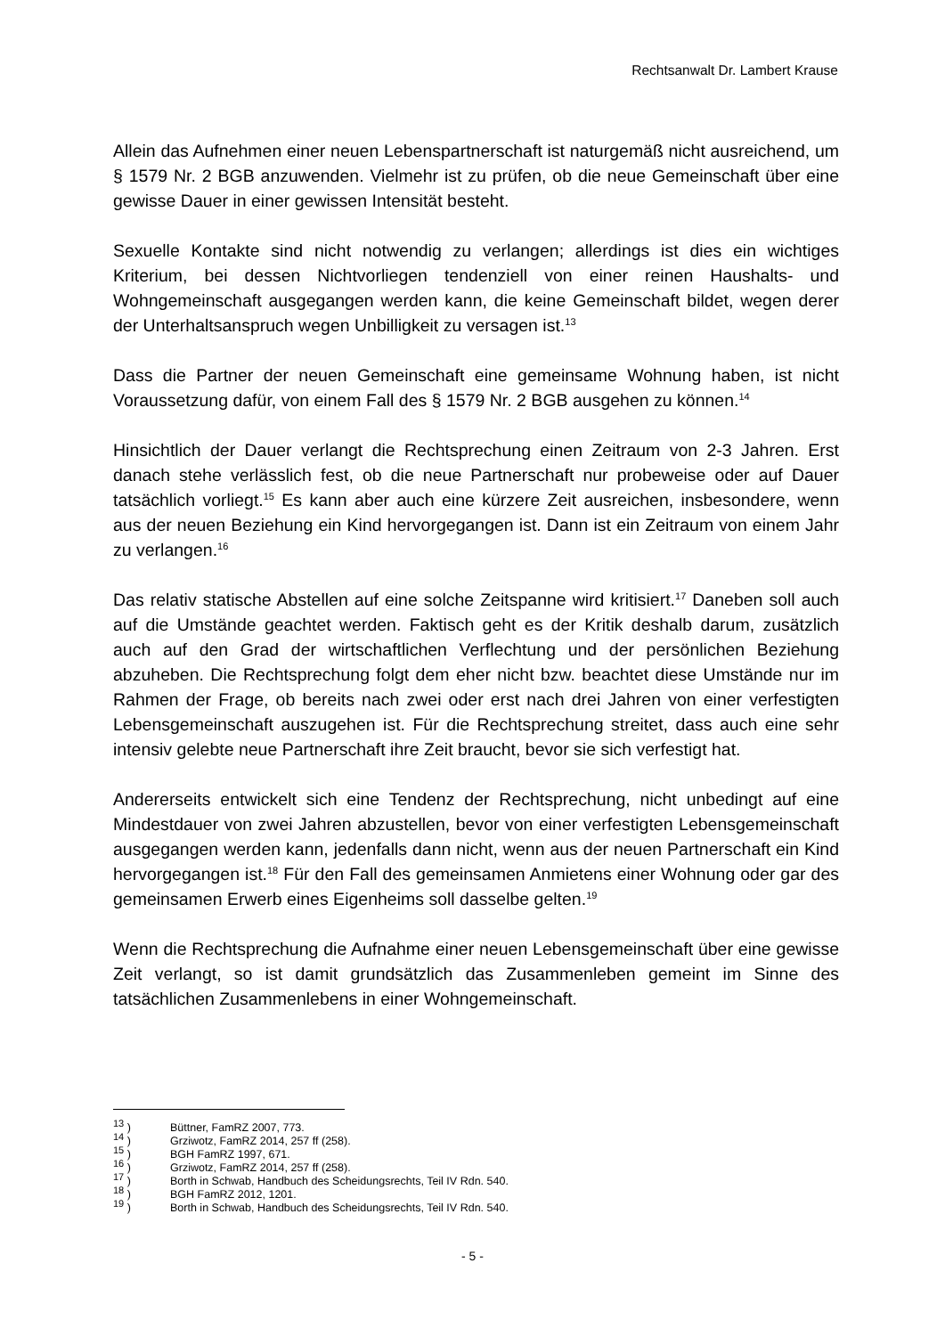Rechtsanwalt Dr. Lambert Krause
Allein das Aufnehmen einer neuen Lebenspartnerschaft ist naturgemäß nicht ausreichend, um § 1579 Nr. 2 BGB anzuwenden. Vielmehr ist zu prüfen, ob die neue Gemeinschaft über eine gewisse Dauer in einer gewissen Intensität besteht.
Sexuelle Kontakte sind nicht notwendig zu verlangen; allerdings ist dies ein wichtiges Kriterium, bei dessen Nichtvorliegen tendenziell von einer reinen Haushalts- und Wohngemeinschaft ausgegangen werden kann, die keine Gemeinschaft bildet, wegen derer der Unterhaltsanspruch wegen Unbilligkeit zu versagen ist.<sup>13</sup>
Dass die Partner der neuen Gemeinschaft eine gemeinsame Wohnung haben, ist nicht Voraussetzung dafür, von einem Fall des § 1579 Nr. 2 BGB ausgehen zu können.<sup>14</sup>
Hinsichtlich der Dauer verlangt die Rechtsprechung einen Zeitraum von 2-3 Jahren. Erst danach stehe verlässlich fest, ob die neue Partnerschaft nur probeweise oder auf Dauer tatsächlich vorliegt.<sup>15</sup> Es kann aber auch eine kürzere Zeit ausreichen, insbesondere, wenn aus der neuen Beziehung ein Kind hervorgegangen ist. Dann ist ein Zeitraum von einem Jahr zu verlangen.<sup>16</sup>
Das relativ statische Abstellen auf eine solche Zeitspanne wird kritisiert.<sup>17</sup> Daneben soll auch auf die Umstände geachtet werden. Faktisch geht es der Kritik deshalb darum, zusätzlich auch auf den Grad der wirtschaftlichen Verflechtung und der persönlichen Beziehung abzuheben. Die Rechtsprechung folgt dem eher nicht bzw. beachtet diese Umstände nur im Rahmen der Frage, ob bereits nach zwei oder erst nach drei Jahren von einer verfestigten Lebensgemeinschaft auszugehen ist. Für die Rechtsprechung streitet, dass auch eine sehr intensiv gelebte neue Partnerschaft ihre Zeit braucht, bevor sie sich verfestigt hat.
Andererseits entwickelt sich eine Tendenz der Rechtsprechung, nicht unbedingt auf eine Mindestdauer von zwei Jahren abzustellen, bevor von einer verfestigten Lebensgemeinschaft ausgegangen werden kann, jedenfalls dann nicht, wenn aus der neuen Partnerschaft ein Kind hervorgegangen ist.<sup>18</sup> Für den Fall des gemeinsamen Anmietens einer Wohnung oder gar des gemeinsamen Erwerb eines Eigenheims soll dasselbe gelten.<sup>19</sup>
Wenn die Rechtsprechung die Aufnahme einer neuen Lebensgemeinschaft über eine gewisse Zeit verlangt, so ist damit grundsätzlich das Zusammenleben gemeint im Sinne des tatsächlichen Zusammenlebens in einer Wohngemeinschaft.
<sup>13</sup> ) Büttner, FamRZ 2007, 773.
<sup>14</sup> ) Grziwotz, FamRZ 2014, 257 ff (258).
<sup>15</sup> ) BGH FamRZ 1997, 671.
<sup>16</sup> ) Grziwotz, FamRZ 2014, 257 ff (258).
<sup>17</sup> ) Borth in Schwab, Handbuch des Scheidungsrechts, Teil IV Rdn. 540.
<sup>18</sup> ) BGH FamRZ 2012, 1201.
<sup>19</sup> ) Borth in Schwab, Handbuch des Scheidungsrechts, Teil IV Rdn. 540.
- 5 -